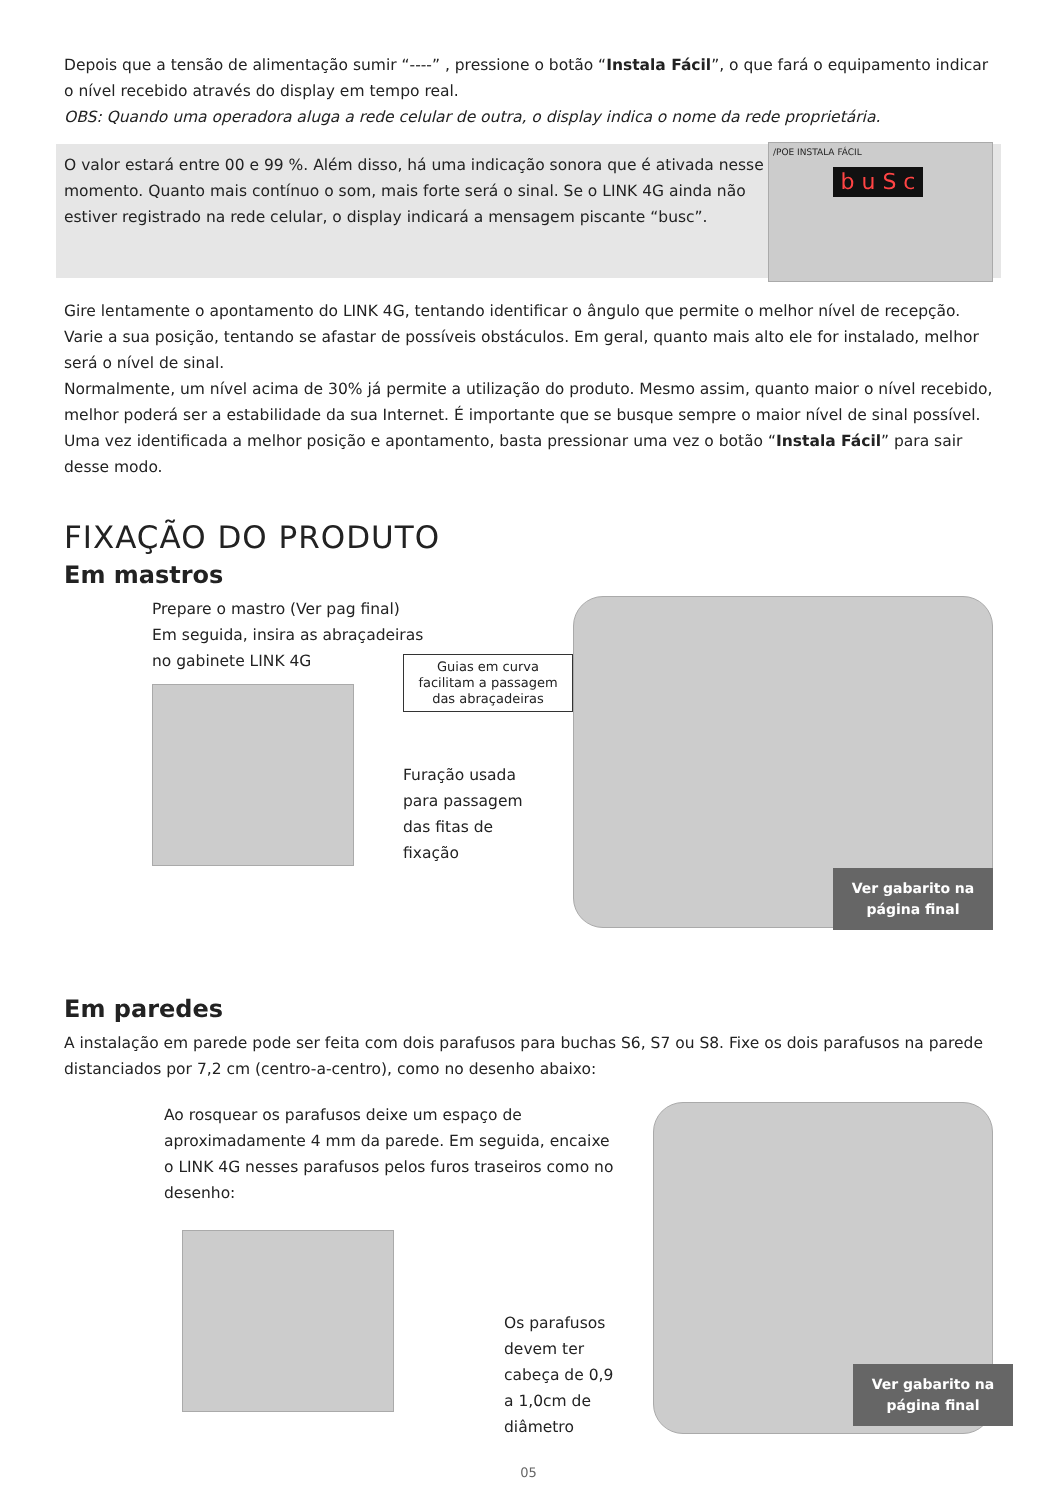Depois que a tensão de alimentação sumir “----” , pressione o botão “Instala Fácil”, o que fará o equipamento indicar o nível recebido através do display em tempo real.
OBS: Quando uma operadora aluga a rede celular de outra, o display indica o nome da rede proprietária.
O valor estará entre 00 e 99 %. Além disso, há uma indicação sonora que é ativada nesse momento. Quanto mais contínuo o som, mais forte será o sinal. Se o LINK 4G ainda não estiver registrado na rede celular, o display indicará a mensagem piscante “busc”.
/POE INSTALA FÁCIL
b u S c
Gire lentamente o apontamento do LINK 4G, tentando identificar o ângulo que permite o melhor nível de recepção. Varie a sua posição, tentando se afastar de possíveis obstáculos. Em geral, quanto mais alto ele for instalado, melhor será o nível de sinal.
Normalmente, um nível acima de 30% já permite a utilização do produto. Mesmo assim, quanto maior o nível recebido, melhor poderá ser a estabilidade da sua Internet. É importante que se busque sempre o maior nível de sinal possível.
Uma vez identificada a melhor posição e apontamento, basta pressionar uma vez o botão “Instala Fácil” para sair desse modo.
FIXAÇÃO DO PRODUTO
Em mastros
Prepare o mastro (Ver pag final)
Em seguida, insira as abraçadeiras
no gabinete LINK 4G
Guias em curva facilitam a passagem das abraçadeiras
Furação usada
para passagem
das fitas de
fixação
Ver gabarito na
página final
Em paredes
A instalação em parede pode ser feita com dois parafusos para buchas S6, S7 ou S8. Fixe os dois parafusos na parede distanciados por 7,2 cm (centro-a-centro), como no desenho abaixo:
Ao rosquear os parafusos deixe um espaço de aproximadamente 4 mm da parede. Em seguida, encaixe o LINK 4G nesses parafusos pelos furos traseiros como no desenho:
Os parafusos devem ter cabeça de 0,9 a 1,0cm de diâmetro
Ver gabarito na
página final
05